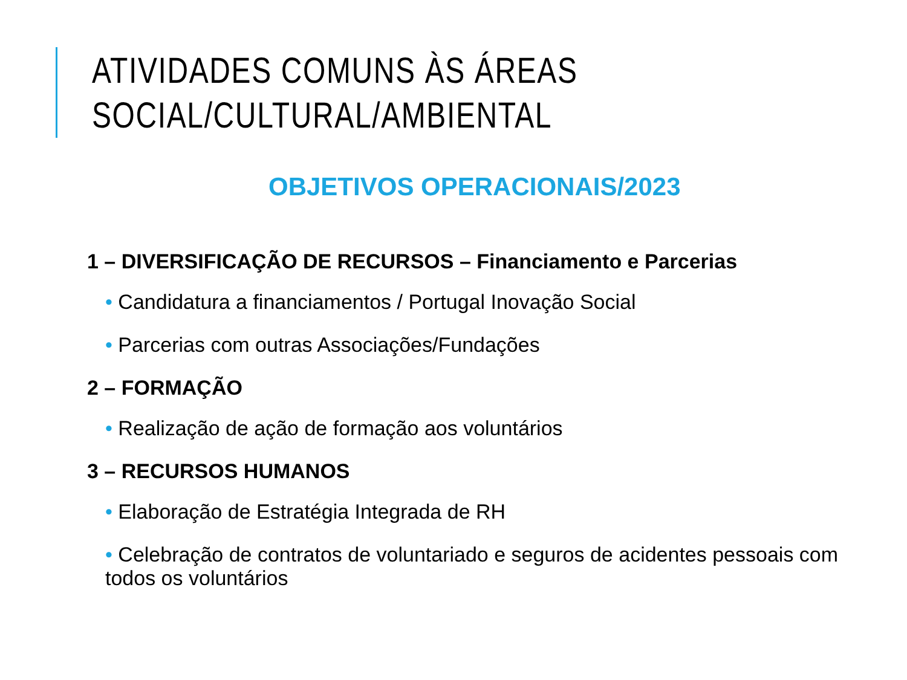ATIVIDADES COMUNS ÀS ÁREAS
SOCIAL/CULTURAL/AMBIENTAL
OBJETIVOS OPERACIONAIS/2023
1 – DIVERSIFICAÇÃO DE RECURSOS – Financiamento e Parcerias
• Candidatura a financiamentos / Portugal Inovação Social
• Parcerias com outras Associações/Fundações
2 – FORMAÇÃO
• Realização de ação de formação aos voluntários
3 – RECURSOS HUMANOS
• Elaboração de Estratégia Integrada de RH
• Celebração de contratos de voluntariado e seguros de acidentes pessoais com todos os voluntários